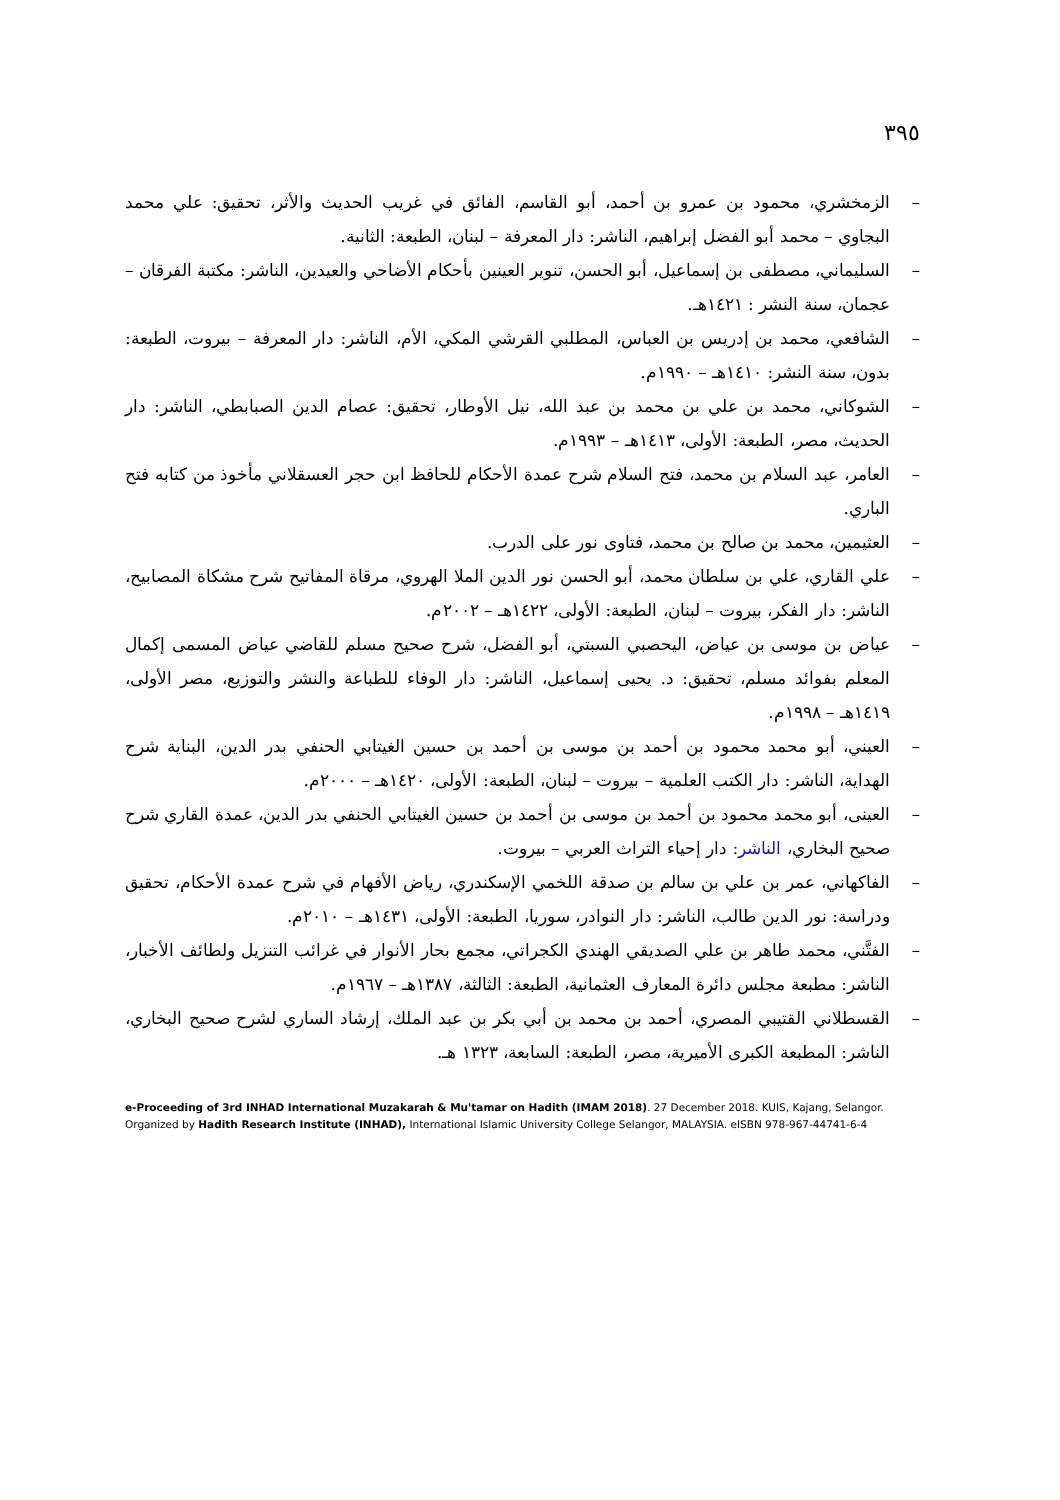٣٩٥
– الزمخشري، محمود بن عمرو بن أحمد، أبو القاسم، الفائق في غريب الحديث والأثر، تحقيق: علي محمد البجاوي – محمد أبو الفضل إبراهيم، الناشر: دار المعرفة – لبنان، الطبعة: الثانية.
– السليماني، مصطفى بن إسماعيل، أبو الحسن، تنوير العينين بأحكام الأضاحي والعيدين، الناشر: مكتبة الفرقان – عجمان، سنة النشر : ١٤٢١هـ.
– الشافعي، محمد بن إدريس بن العباس، المطلبي القرشي المكي، الأم، الناشر: دار المعرفة – بيروت، الطبعة: بدون، سنة النشر: ١٤١٠هـ – ١٩٩٠م.
– الشوكاني، محمد بن علي بن محمد بن عبد الله، نيل الأوطار، تحقيق: عصام الدين الصبابطي، الناشر: دار الحديث، مصر، الطبعة: الأولى، ١٤١٣هـ – ١٩٩٣م.
– العامر، عبد السلام بن محمد، فتح السلام شرح عمدة الأحكام للحافظ ابن حجر العسقلاني مأخوذ من كتابه فتح الباري.
– العثيمين، محمد بن صالح بن محمد، فتاوى نور على الدرب.
– علي القاري، علي بن سلطان محمد، أبو الحسن نور الدين الملا الهروي، مرقاة المفاتيح شرح مشكاة المصابيح، الناشر: دار الفكر، بيروت – لبنان، الطبعة: الأولى، ١٤٢٢هـ – ٢٠٠٢م.
– عياض بن موسى بن عياض، اليحصبي السبتي، أبو الفضل، شرح صحيح مسلم للقاضي عياض المسمى إكمال المعلم بفوائد مسلم، تحقيق: د. يحيى إسماعيل، الناشر: دار الوفاء للطباعة والنشر والتوزيع، مصر الأولى، ١٤١٩هـ – ١٩٩٨م.
– العيني، أبو محمد محمود بن أحمد بن موسى بن أحمد بن حسين الغيتابي الحنفي بدر الدين، البناية شرح الهداية، الناشر: دار الكتب العلمية – بيروت – لبنان، الطبعة: الأولى، ١٤٢٠هـ – ٢٠٠٠م.
– العينى، أبو محمد محمود بن أحمد بن موسى بن أحمد بن حسين الغيتابي الحنفي بدر الدين، عمدة القاري شرح صحيح البخاري، الناشر: دار إحياء التراث العربي – بيروت.
– الفاكهاني، عمر بن علي بن سالم بن صدقة اللخمي الإسكندري، رياض الأفهام في شرح عمدة الأحكام، تحقيق ودراسة: نور الدين طالب، الناشر: دار النوادر، سوريا، الطبعة: الأولى، ١٤٣١هـ – ٢٠١٠م.
– الفتَّني، محمد طاهر بن علي الصديقي الهندي الكجراتي، مجمع بحار الأنوار في غرائب التنزيل ولطائف الأخبار، الناشر: مطبعة مجلس دائرة المعارف العثمانية، الطبعة: الثالثة، ١٣٨٧هـ – ١٩٦٧م.
– القسطلاني القتيبي المصري، أحمد بن محمد بن أبي بكر بن عبد الملك، إرشاد الساري لشرح صحيح البخاري، الناشر: المطبعة الكبرى الأميرية، مصر، الطبعة: السابعة، ١٣٢٣ هـ.
e-Proceeding of 3rd INHAD International Muzakarah & Mu'tamar on Hadith (IMAM 2018). 27 December 2018. KUIS, Kajang, Selangor.
Organized by Hadith Research Institute (INHAD), International Islamic University College Selangor, MALAYSIA. eISBN 978-967-44741-6-4